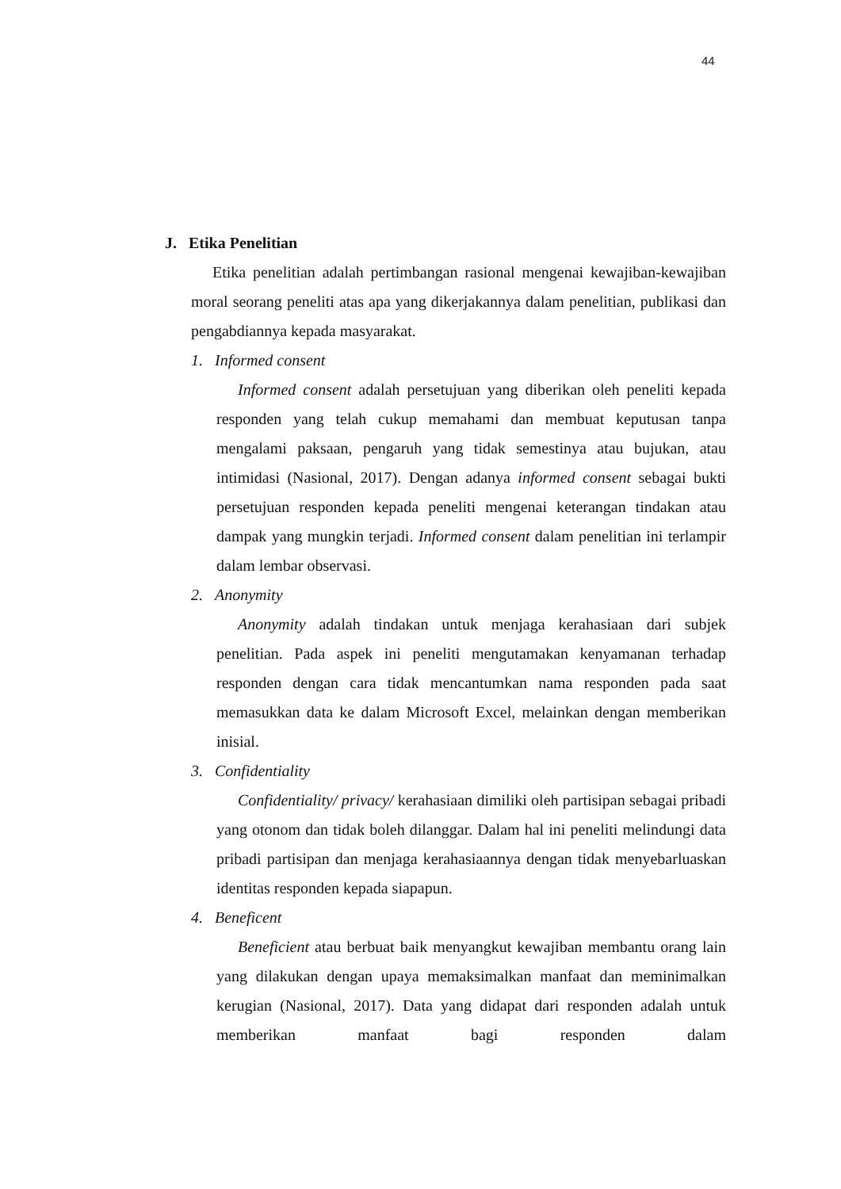44
J. Etika Penelitian
Etika penelitian adalah pertimbangan rasional mengenai kewajiban-kewajiban moral seorang peneliti atas apa yang dikerjakannya dalam penelitian, publikasi dan pengabdiannya kepada masyarakat.
1. Informed consent
Informed consent adalah persetujuan yang diberikan oleh peneliti kepada responden yang telah cukup memahami dan membuat keputusan tanpa mengalami paksaan, pengaruh yang tidak semestinya atau bujukan, atau intimidasi (Nasional, 2017). Dengan adanya informed consent sebagai bukti persetujuan responden kepada peneliti mengenai keterangan tindakan atau dampak yang mungkin terjadi. Informed consent dalam penelitian ini terlampir dalam lembar observasi.
2. Anonymity
Anonymity adalah tindakan untuk menjaga kerahasiaan dari subjek penelitian. Pada aspek ini peneliti mengutamakan kenyamanan terhadap responden dengan cara tidak mencantumkan nama responden pada saat memasukkan data ke dalam Microsoft Excel, melainkan dengan memberikan inisial.
3. Confidentiality
Confidentiality/ privacy/ kerahasiaan dimiliki oleh partisipan sebagai pribadi yang otonom dan tidak boleh dilanggar. Dalam hal ini peneliti melindungi data pribadi partisipan dan menjaga kerahasiaannya dengan tidak menyebarluaskan identitas responden kepada siapapun.
4. Beneficent
Beneficient atau berbuat baik menyangkut kewajiban membantu orang lain yang dilakukan dengan upaya memaksimalkan manfaat dan meminimalkan kerugian (Nasional, 2017). Data yang didapat dari responden adalah untuk memberikan manfaat bagi responden dalam